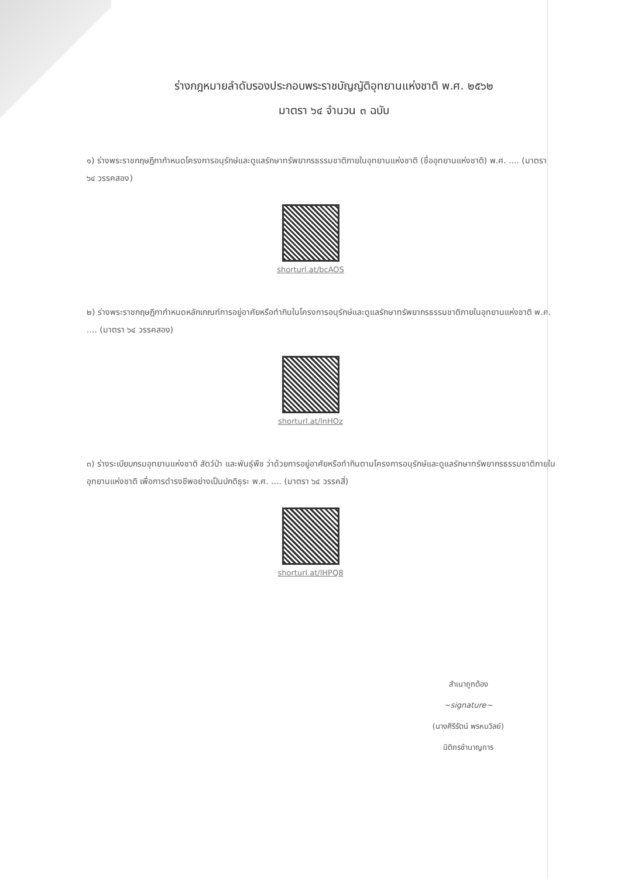ร่างกฎหมายลำดับรองประกอบพระราชบัญญัติอุทยานแห่งชาติ พ.ศ. ๒๕๖๒
มาตรา ๖๔ จำนวน ๓ ฉบับ
๑) ร่างพระราชกฤษฎีกากำหนดโครงการอนุรักษ์และดูแลรักษาทรัพยากรธรรมชาติภายในอุทยานแห่งชาติ (ชื่ออุทยานแห่งชาติ) พ.ศ. .... (มาตรา ๖๔ วรรคสอง)
shorturl.at/bcAOS
๒) ร่างพระราชกฤษฎีกากำหนดหลักเกณฑ์การอยู่อาศัยหรือทำกินในโครงการอนุรักษ์และดูแลรักษาทรัพยากรธรรมชาติภายในอุทยานแห่งชาติ พ.ศ. .... (มาตรา ๖๔ วรรคสอง)
shorturl.at/lnHOz
๓) ร่างระเบียบกรมอุทยานแห่งชาติ สัตว์ป่า และพันธุ์พืช ว่าด้วยการอยู่อาศัยหรือทำกินตามโครงการอนุรักษ์และดูแลรักษาทรัพยากรธรรมชาติภายในอุทยานแห่งชาติ เพื่อการดำรงชีพอย่างเป็นปกติธุระ พ.ศ. .... (มาตรา ๖๔ วรรคสี่)
shorturl.at/lHPQ8
สำเนาถูกต้อง
~signature~
(นางศิริรัตน์ พรหมวิลย์)
นิติกรชำนาญการ